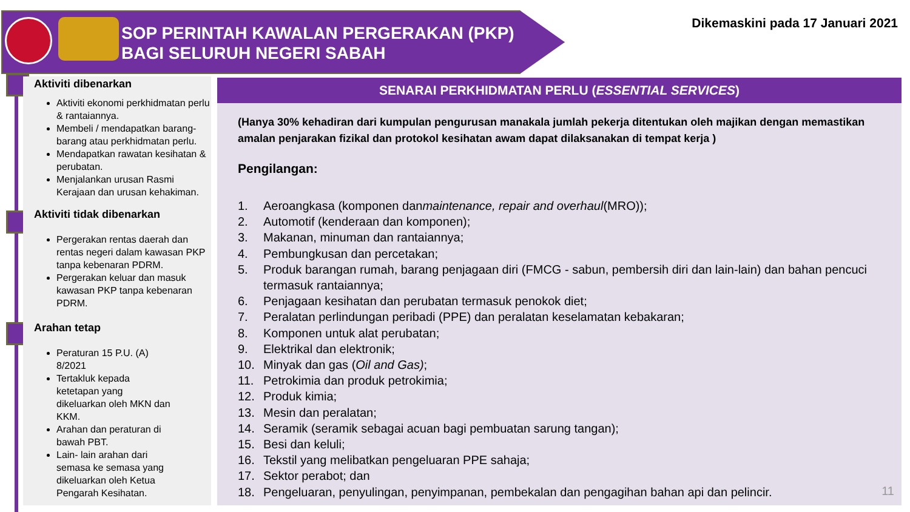SOP PERINTAH KAWALAN PERGERAKAN (PKP)
BAGI SELURUH NEGERI SABAH
Dikemaskini pada 17 Januari 2021
Aktiviti dibenarkan
Aktiviti ekonomi perkhidmatan perlu & rantaiannya.
Membeli / mendapatkan barang-barang atau perkhidmatan perlu.
Mendapatkan rawatan kesihatan & perubatan.
Menjalankan urusan Rasmi Kerajaan dan urusan kehakiman.
Aktiviti tidak dibenarkan
Pergerakan rentas daerah dan rentas negeri dalam kawasan PKP tanpa kebenaran PDRM.
Pergerakan keluar dan masuk kawasan PKP tanpa kebenaran PDRM.
Arahan tetap
Peraturan 15 P.U. (A) 8/2021
Tertakluk kepada ketetapan yang dikeluarkan oleh MKN dan KKM.
Arahan dan peraturan di bawah PBT.
Lain- lain arahan dari semasa ke semasa yang dikeluarkan oleh Ketua Pengarah Kesihatan.
SENARAI PERKHIDMATAN PERLU (ESSENTIAL SERVICES)
(Hanya 30% kehadiran dari kumpulan pengurusan manakala jumlah pekerja ditentukan oleh majikan dengan memastikan amalan penjarakan fizikal dan protokol kesihatan awam dapat dilaksanakan di tempat kerja )
Pengilangan:
1. Aeroangkasa (komponen dan maintenance, repair and overhaul (MRO));
2. Automotif (kenderaan dan komponen);
3. Makanan, minuman dan rantaiannya;
4. Pembungkusan dan percetakan;
5. Produk barangan rumah, barang penjagaan diri (FMCG - sabun, pembersih diri dan lain-lain) dan bahan pencuci termasuk rantaiannya;
6. Penjagaan kesihatan dan perubatan termasuk penokok diet;
7. Peralatan perlindungan peribadi (PPE) dan peralatan keselamatan kebakaran;
8. Komponen untuk alat perubatan;
9. Elektrikal dan elektronik;
10. Minyak dan gas (Oil and Gas);
11. Petrokimia dan produk petrokimia;
12. Produk kimia;
13. Mesin dan peralatan;
14. Seramik (seramik sebagai acuan bagi pembuatan sarung tangan);
15. Besi dan keluli;
16. Tekstil yang melibatkan pengeluaran PPE sahaja;
17. Sektor perabot; dan
18. Pengeluaran, penyulingan, penyimpanan, pembekalan dan pengagihan bahan api dan pelincir.
11